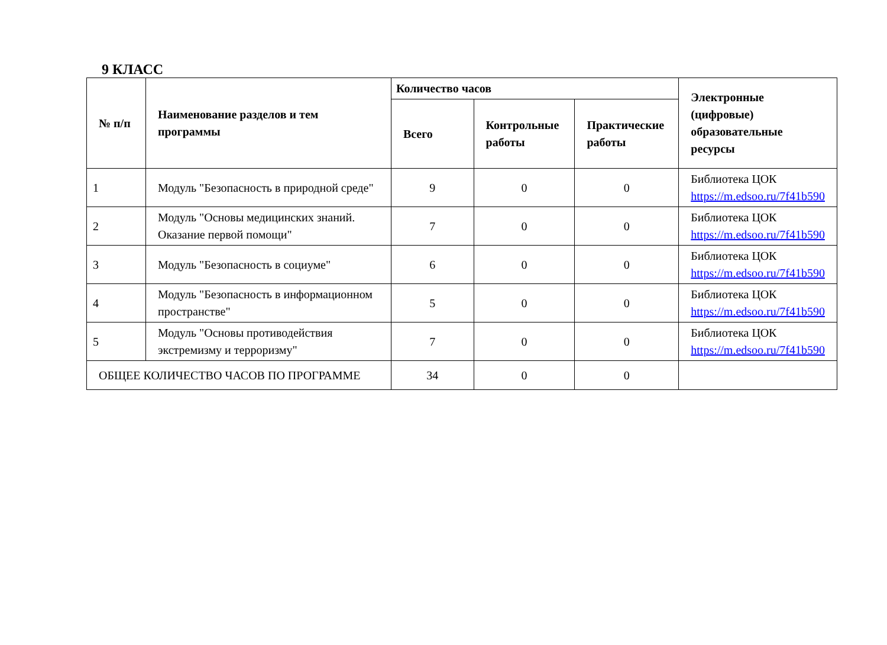9 КЛАСС
| № п/п | Наименование разделов и тем программы | Количество часов | | | Электронные (цифровые) образовательные ресурсы |
| --- | --- | --- | --- | --- | --- |
| | | Всего | Контрольные работы | Практические работы | |
| 1 | Модуль "Безопасность в природной среде" | 9 | 0 | 0 | Библиотека ЦОК https://m.edsoo.ru/7f41b590 |
| 2 | Модуль "Основы медицинских знаний. Оказание первой помощи" | 7 | 0 | 0 | Библиотека ЦОК https://m.edsoo.ru/7f41b590 |
| 3 | Модуль "Безопасность в социуме" | 6 | 0 | 0 | Библиотека ЦОК https://m.edsoo.ru/7f41b590 |
| 4 | Модуль "Безопасность в информационном пространстве" | 5 | 0 | 0 | Библиотека ЦОК https://m.edsoo.ru/7f41b590 |
| 5 | Модуль "Основы противодействия экстремизму и терроризму" | 7 | 0 | 0 | Библиотека ЦОК https://m.edsoo.ru/7f41b590 |
| ОБЩЕЕ КОЛИЧЕСТВО ЧАСОВ ПО ПРОГРАММЕ | | 34 | 0 | 0 | |